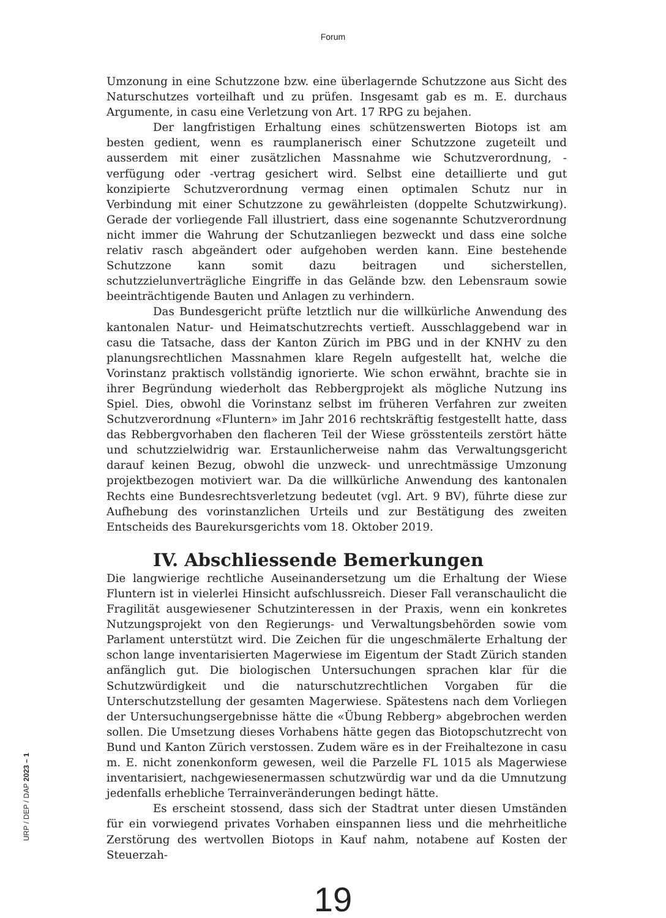Forum
Umzonung in eine Schutzzone bzw. eine überlagernde Schutzzone aus Sicht des Naturschutzes vorteilhaft und zu prüfen. Insgesamt gab es m. E. durchaus Argumente, in casu eine Verletzung von Art. 17 RPG zu bejahen.
Der langfristigen Erhaltung eines schützenswerten Biotops ist am besten gedient, wenn es raumplanerisch einer Schutzzone zugeteilt und ausserdem mit einer zusätzlichen Massnahme wie Schutzverordnung, -verfügung oder -vertrag gesichert wird. Selbst eine detaillierte und gut konzipierte Schutzverordnung vermag einen optimalen Schutz nur in Verbindung mit einer Schutzzone zu gewährleisten (doppelte Schutzwirkung). Gerade der vorliegende Fall illustriert, dass eine sogenannte Schutzverordnung nicht immer die Wahrung der Schutzanliegen bezweckt und dass eine solche relativ rasch abgeändert oder aufgehoben werden kann. Eine bestehende Schutzzone kann somit dazu beitragen und sicherstellen, schutzzielunverträgliche Eingriffe in das Gelände bzw. den Lebensraum sowie beeinträchtigende Bauten und Anlagen zu verhindern.
Das Bundesgericht prüfte letztlich nur die willkürliche Anwendung des kantonalen Natur- und Heimatschutzrechts vertieft. Ausschlaggebend war in casu die Tatsache, dass der Kanton Zürich im PBG und in der KNHV zu den planungsrechtlichen Massnahmen klare Regeln aufgestellt hat, welche die Vorinstanz praktisch vollständig ignorierte. Wie schon erwähnt, brachte sie in ihrer Begründung wiederholt das Rebbergprojekt als mögliche Nutzung ins Spiel. Dies, obwohl die Vorinstanz selbst im früheren Verfahren zur zweiten Schutzverordnung «Fluntern» im Jahr 2016 rechtskräftig festgestellt hatte, dass das Rebbergvorhaben den flacheren Teil der Wiese grösstenteils zerstört hätte und schutzzielwidrig war. Erstaunlicherweise nahm das Verwaltungsgericht darauf keinen Bezug, obwohl die unzweck- und unrechtmässige Umzonung projektbezogen motiviert war. Da die willkürliche Anwendung des kantonalen Rechts eine Bundesrechtsverletzung bedeutet (vgl. Art. 9 BV), führte diese zur Aufhebung des vorinstanzlichen Urteils und zur Bestätigung des zweiten Entscheids des Baurekursgerichts vom 18. Oktober 2019.
IV. Abschliessende Bemerkungen
Die langwierige rechtliche Auseinandersetzung um die Erhaltung der Wiese Fluntern ist in vielerlei Hinsicht aufschlussreich. Dieser Fall veranschaulicht die Fragilität ausgewiesener Schutzinteressen in der Praxis, wenn ein konkretes Nutzungsprojekt von den Regierungs- und Verwaltungsbehörden sowie vom Parlament unterstützt wird. Die Zeichen für die ungeschmälerte Erhaltung der schon lange inventarisierten Magerwiese im Eigentum der Stadt Zürich standen anfänglich gut. Die biologischen Untersuchungen sprachen klar für die Schutzwürdigkeit und die naturschutzrechtlichen Vorgaben für die Unterschutzstellung der gesamten Magerwiese. Spätestens nach dem Vorliegen der Untersuchungsergebnisse hätte die «Übung Rebberg» abgebrochen werden sollen. Die Umsetzung dieses Vorhabens hätte gegen das Biotopschutzrecht von Bund und Kanton Zürich verstossen. Zudem wäre es in der Freihaltezone in casu m. E. nicht zonenkonform gewesen, weil die Parzelle FL 1015 als Magerwiese inventarisiert, nachgewiesenermassen schutzwürdig war und da die Umnutzung jedenfalls erhebliche Terrainveränderungen bedingt hätte.
Es erscheint stossend, dass sich der Stadtrat unter diesen Umständen für ein vorwiegend privates Vorhaben einspannen liess und die mehrheitliche Zerstörung des wertvollen Biotops in Kauf nahm, notabene auf Kosten der Steuerzah-
19
URP / DEP / DAP 2023 – 1